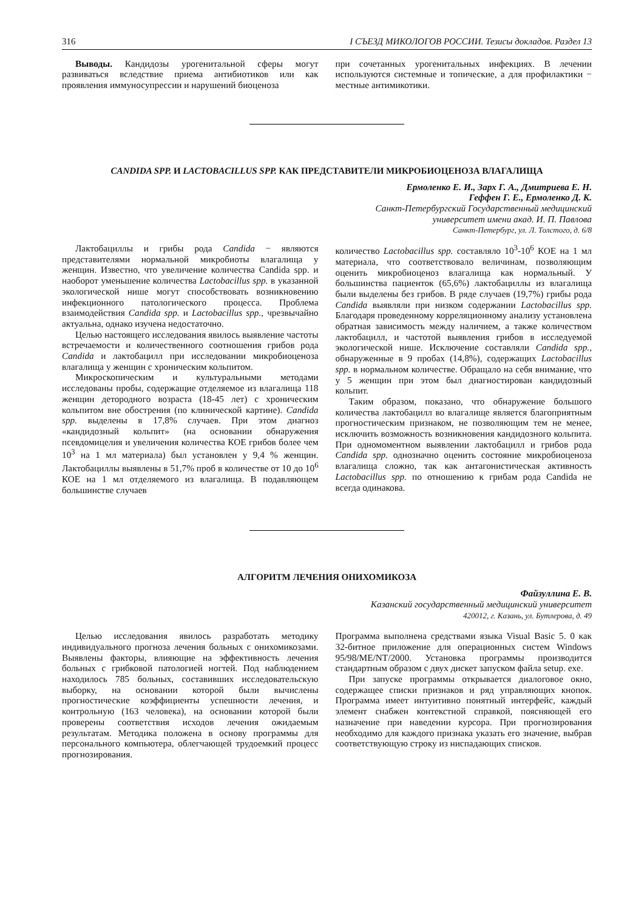316 I СЪЕЗД МИКОЛОГОВ РОССИИ. Тезисы докладов. Раздел 13
Выводы. Кандидозы урогенитальной сферы могут развиваться вследствие приема антибиотиков или как проявления иммуносупрессии и нарушений биоценоза
при сочетанных урогенитальных инфекциях. В лечении используются системные и топические, а для профилактики − местные антимикотики.
CANDIDA SPP. И LACTOBACILLUS SPP. КАК ПРЕДСТАВИТЕЛИ МИКРОБИОЦЕНОЗА ВЛАГАЛИЩА
Ермоленко Е. И., Зарх Г. А., Дмитриева Е. Н.
Геффен Г. Е., Ермоленко Д. К.
Санкт-Петербургский Государственный медицинский
университет имени акад. И. П. Павлова
Санкт-Петербург, ул. Л. Толстого, д. 6/8
Лактобациллы и грибы рода Candida − являются представителями нормальной микробиоты влагалища у женщин. Известно, что увеличение количества Candida spp. и наоборот уменьшение количества Lactobacillus spp. в указанной экологической нише могут способствовать возникновению инфекционного патологического процесса. Проблема взаимодействия Candida spp. и Lactobacillus spp., чрезвычайно актуальна, однако изучена недостаточно.
Целью настоящего исследования явилось выявление частоты встречаемости и количественного соотношения грибов рода Candida и лактобацилл при исследовании микробиоценоза влагалища у женщин с хроническим кольпитом.
Микроскопическим и культуральными методами исследованы пробы, содержащие отделяемое из влагалища 118 женщин детородного возраста (18-45 лет) с хроническим кольпитом вне обострения (по клинической картине). Candida spp. выделены в 17,8% случаев. При этом диагноз «кандидозный кольпит» (на основании обнаружения псевдомицелия и увеличения количества КОЕ грибов более чем 10<sup>3</sup> на 1 мл материала) был установлен у 9,4 % женщин. Лактобациллы выявлены в 51,7% проб в количестве от 10 до 10<sup>6</sup> КОЕ на 1 мл отделяемого из влагалища. В подавляющем большинстве случаев
количество Lactobacillus spp. составляло 10<sup>3</sup>-10<sup>6</sup> КОЕ на 1 мл материала, что соответствовало величинам, позволяющим оценить микробиоценоз влагалища как нормальный. У большинства пациенток (65,6%) лактобациллы из влагалища были выделены без грибов. В ряде случаев (19,7%) грибы рода Candida выявляли при низком содержании Lactobacillus spp. Благодаря проведенному корреляционному анализу установлена обратная зависимость между наличием, а также количеством лактобацилл, и частотой выявления грибов в исследуемой экологической нише. Исключение составляли Candida spp., обнаруженные в 9 пробах (14,8%), содержащих Lactobacillus spp. в нормальном количестве. Обращало на себя внимание, что у 5 женщин при этом был диагностирован кандидозный кольпит.
Таким образом, показано, что обнаружение большого количества лактобацилл во влагалище является благоприятным прогностическим признаком, не позволяющим тем не менее, исключить возможность возникновения кандидозного кольпита. При одномоментном выявлении лактобацилл и грибов рода Candida spp. однозначно оценить состояние микробиоценоза влагалища сложно, так как антагонистическая активность Lactobacillus spp. по отношению к грибам рода Candida не всегда одинакова.
АЛГОРИТМ ЛЕЧЕНИЯ ОНИХОМИКОЗА
Файзуллина Е. В.
Казанский государственный медицинский университет
420012, г. Казань, ул. Бутлерова, д. 49
Целью исследования явилось разработать методику индивидуального прогноза лечения больных с онихомикозами. Выявлены факторы, влияющие на эффективность лечения больных с грибковой патологией ногтей. Под наблюдением находилось 785 больных, составивших исследовательскую выборку, на основании которой были вычислены прогностические коэффициенты успешности лечения, и контрольную (163 человека), на основании которой были проверены соответствия исходов лечения ожидаемым результатам. Методика положена в основу программы для персонального компьютера, облегчающей трудоемкий процесс прогнозирования.
Программа выполнена средствами языка Visual Basic 5. 0 как 32-битное приложение для операционных систем Windows 95/98/ME/NT/2000. Установка программы производится стандартным образом с двух дискет запуском файла setup. exe.
При запуске программы открывается диалоговое окно, содержащее списки признаков и ряд управляющих кнопок. Программа имеет интуитивно понятный интерфейс, каждый элемент снабжен контекстной справкой, поясняющей его назначение при наведении курсора. При прогнозирования необходимо для каждого признака указать его значение, выбрав соответствующую строку из ниспадающих списков.